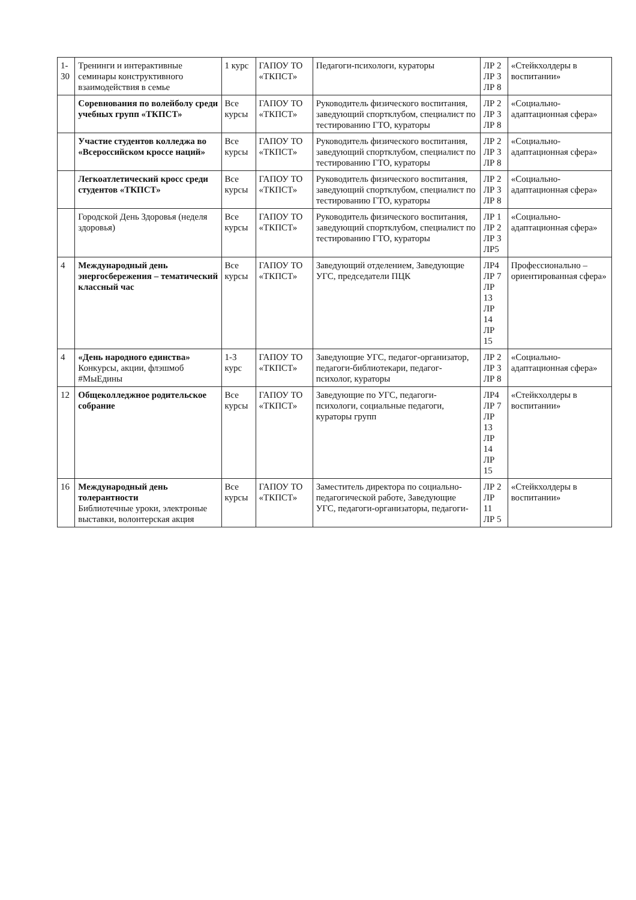| 1-30 | Тренинги и интерактивные семинары конструктивного взаимодействия в семье | 1 курс | ГАПОУ ТО «ТКПСТ» | Педагоги-психологи, кураторы | ЛР 2 ЛР 3 ЛР 8 | «Стейкхолдеры в воспитании» |
| | Соревнования по волейболу среди учебных групп «ТКПСТ» | Все курсы | ГАПОУ ТО «ТКПСТ» | Руководитель физического воспитания, заведующий спортклубом, специалист по тестированию ГТО, кураторы | ЛР 2 ЛР 3 ЛР 8 | «Социально-адаптационная сфера» |
| | Участие студентов колледжа во «Всероссийском кроссе наций» | Все курсы | ГАПОУ ТО «ТКПСТ» | Руководитель физического воспитания, заведующий спортклубом, специалист по тестированию ГТО, кураторы | ЛР 2 ЛР 3 ЛР 8 | «Социально-адаптационная сфера» |
| | Легкоатлетический кросс среди студентов «ТКПСТ» | Все курсы | ГАПОУ ТО «ТКПСТ» | Руководитель физического воспитания, заведующий спортклубом, специалист по тестированию ГТО, кураторы | ЛР 2 ЛР 3 ЛР 8 | «Социально-адаптационная сфера» |
| | Городской День Здоровья (неделя здоровья) | Все курсы | ГАПОУ ТО «ТКПСТ» | Руководитель физического воспитания, заведующий спортклубом, специалист по тестированию ГТО, кураторы | ЛР 1 ЛР 2 ЛР 3 ЛР5 | «Социально-адаптационная сфера» |
| 4 | Международный день энергосбережения – тематический классный час | Все курсы | ГАПОУ ТО «ТКПСТ» | Заведующий отделением, Заведующие УГС, председатели ПЦК | ЛР4 ЛР 7 ЛР 13 ЛР 14 ЛР 15 | Профессионально – ориентированная сфера» |
| 4 | «День народного единства» Конкурсы, акции, флэшмоб #МыЕдины | 1-3 курс | ГАПОУ ТО «ТКПСТ» | Заведующие УГС, педагог-организатор, педагоги-библиотекари, педагог-психолог, кураторы | ЛР 2 ЛР 3 ЛР 8 | «Социально-адаптационная сфера» |
| 12 | Общеколледжное родительское собрание | Все курсы | ГАПОУ ТО «ТКПСТ» | Заведующие по УГС, педагоги-психологи, социальные педагоги, кураторы групп | ЛР4 ЛР 7 ЛР 13 ЛР 14 ЛР 15 | «Стейкхолдеры в воспитании» |
| 16 | Международный день толерантности Библиотечные уроки, электроные выставки, волонтерская акция | Все курсы | ГАПОУ ТО «ТКПСТ» | Заместитель директора по социально-педагогической работе, Заведующие УГС, педагоги-организаторы, педагоги- | ЛР 2 ЛР 11 ЛР 5 | «Стейкхолдеры в воспитании» |